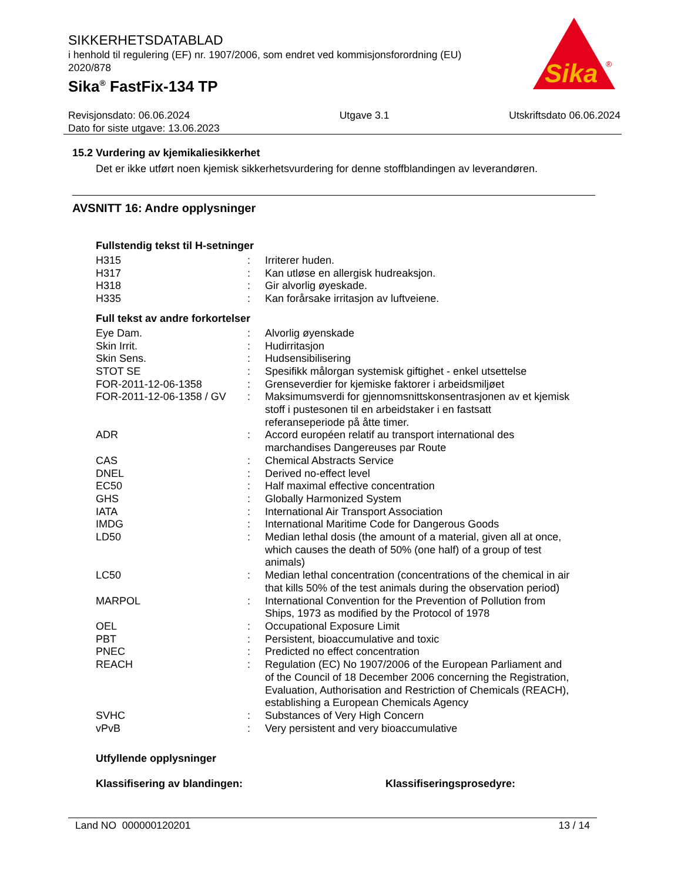SIKKERHETSDATABLAD
i henhold til regulering (EF) nr. 1907/2006, som endret ved kommisjonsforordning (EU) 2020/878
Sika<sup>®</sup> FastFix-134 TP
Sika
®
Revisjonsdato: 06.06.2024
Dato for siste utgave: 13.06.2023
Utgave 3.1 Utskriftsdato 06.06.2024
15.2 Vurdering av kjemikaliesikkerhet
Det er ikke utført noen kjemisk sikkerhetsvurdering for denne stoffblandingen av leverandøren.
AVSNITT 16: Andre opplysninger
Fullstendig tekst til H-setninger
| H315 | : | Irriterer huden. |
| H317 | : | Kan utløse en allergisk hudreaksjon. |
| H318 | : | Gir alvorlig øyeskade. |
| H335 | : | Kan forårsake irritasjon av luftveiene. |
Full tekst av andre forkortelser
| Eye Dam. | : | Alvorlig øyenskade |
| Skin Irrit. | : | Hudirritasjon |
| Skin Sens. | : | Hudsensibilisering |
| STOT SE | : | Spesifikk målorgan systemisk giftighet - enkel utsettelse |
| FOR-2011-12-06-1358 | : | Grenseverdier for kjemiske faktorer i arbeidsmiljøet |
| FOR-2011-12-06-1358 / GV | : | Maksimumsverdi for gjennomsnittskonsentrasjonen av et kjemisk stoff i pustesonen til en arbeidstaker i en fastsatt referanseperiode på åtte timer. |
| ADR | : | Accord européen relatif au transport international des marchandises Dangereuses par Route |
| CAS | : | Chemical Abstracts Service |
| DNEL | : | Derived no-effect level |
| EC50 | : | Half maximal effective concentration |
| GHS | : | Globally Harmonized System |
| IATA | : | International Air Transport Association |
| IMDG | : | International Maritime Code for Dangerous Goods |
| LD50 | : | Median lethal dosis (the amount of a material, given all at once, which causes the death of 50% (one half) of a group of test animals) |
| LC50 | : | Median lethal concentration (concentrations of the chemical in air that kills 50% of the test animals during the observation period) |
| MARPOL | : | International Convention for the Prevention of Pollution from Ships, 1973 as modified by the Protocol of 1978 |
| OEL | : | Occupational Exposure Limit |
| PBT | : | Persistent, bioaccumulative and toxic |
| PNEC | : | Predicted no effect concentration |
| REACH | : | Regulation (EC) No 1907/2006 of the European Parliament and of the Council of 18 December 2006 concerning the Registration, Evaluation, Authorisation and Restriction of Chemicals (REACH), establishing a European Chemicals Agency |
| SVHC | : | Substances of Very High Concern |
| vPvB | : | Very persistent and very bioaccumulative |
Utfyllende opplysninger
Klassifisering av blandingen: Klassifiseringsprosedyre:
Land NO 000000120201 13 / 14